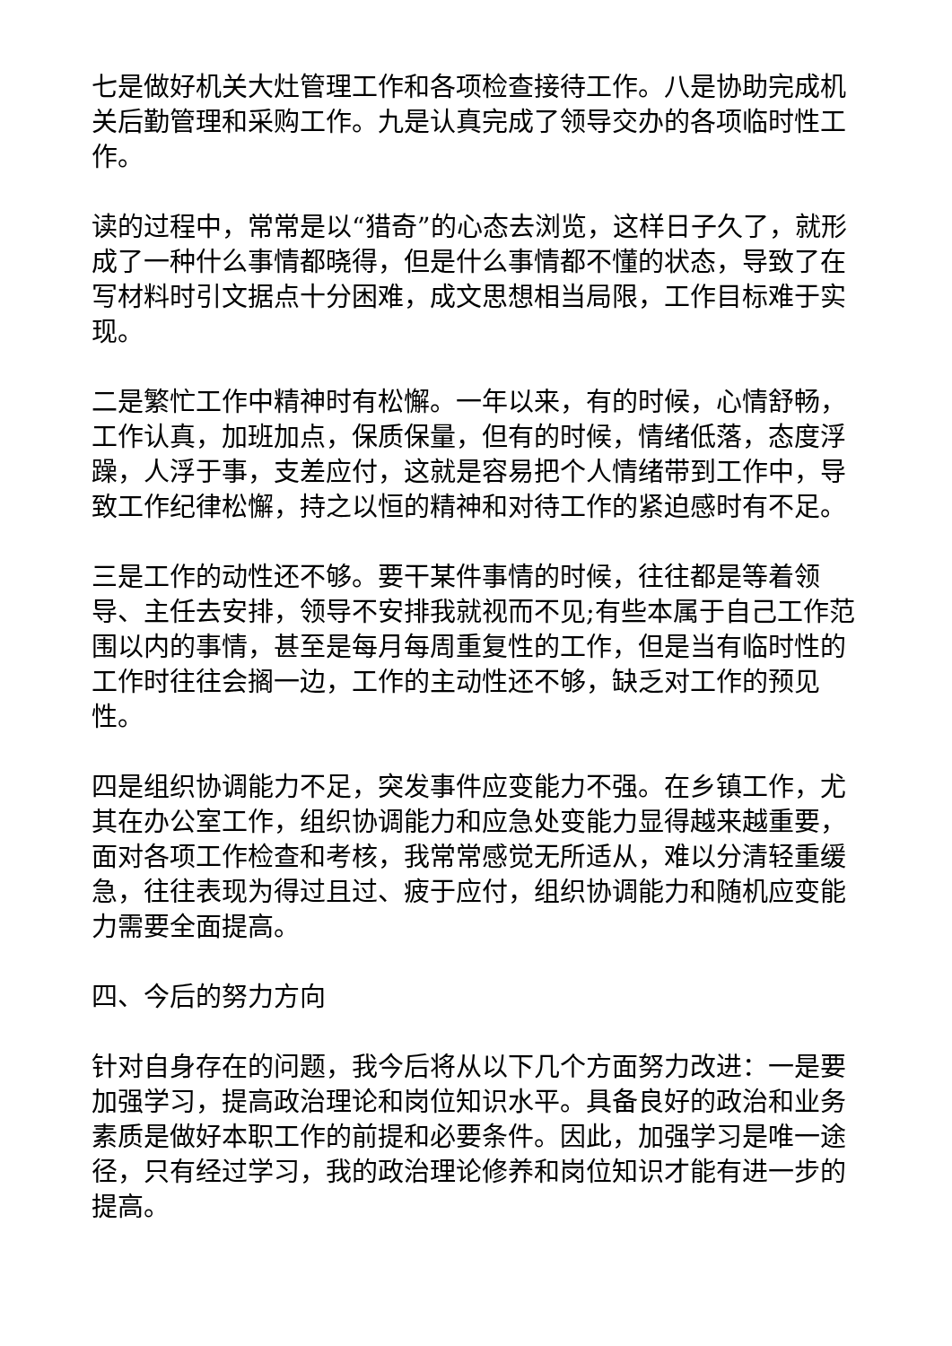七是做好机关大灶管理工作和各项检查接待工作。八是协助完成机关后勤管理和采购工作。九是认真完成了领导交办的各项临时性工作。
读的过程中，常常是以“猎奇”的心态去浏览，这样日子久了，就形成了一种什么事情都晓得，但是什么事情都不懂的状态，导致了在写材料时引文据点十分困难，成文思想相当局限，工作目标难于实现。
二是繁忙工作中精神时有松懈。一年以来，有的时候，心情舒畅，工作认真，加班加点，保质保量，但有的时候，情绪低落，态度浮躁，人浮于事，支差应付，这就是容易把个人情绪带到工作中，导致工作纪律松懈，持之以恒的精神和对待工作的紧迫感时有不足。
三是工作的动性还不够。要干某件事情的时候，往往都是等着领导、主任去安排，领导不安排我就视而不见;有些本属于自己工作范围以内的事情，甚至是每月每周重复性的工作，但是当有临时性的工作时往往会搁一边，工作的主动性还不够，缺乏对工作的预见性。
四是组织协调能力不足，突发事件应变能力不强。在乡镇工作，尤其在办公室工作，组织协调能力和应急处变能力显得越来越重要，面对各项工作检查和考核，我常常感觉无所适从，难以分清轻重缓急，往往表现为得过且过、疲于应付，组织协调能力和随机应变能力需要全面提高。
四、今后的努力方向
针对自身存在的问题，我今后将从以下几个方面努力改进：一是要加强学习，提高政治理论和岗位知识水平。具备良好的政治和业务素质是做好本职工作的前提和必要条件。因此，加强学习是唯一途径，只有经过学习，我的政治理论修养和岗位知识才能有进一步的提高。